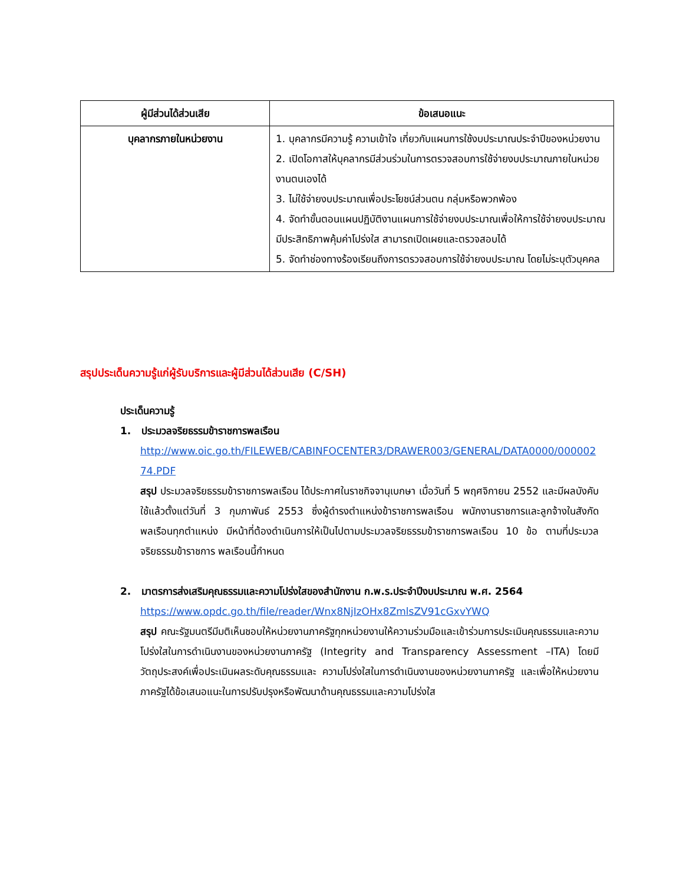| ผู้มีส่วนได้ส่วนเสีย | ข้อเสนอแนะ |
| --- | --- |
| บุคลากรภายในหน่วยงาน | 1. บุคลากรมีความรู้ ความเข้าใจ เกี่ยวกับแผนการใช้งบประมาณประจำปีของหน่วยงาน 2. เปิดโอกาสให้บุคลากรมีส่วนร่วมในการตรวจสอบการใช้จ่ายงบประมาณภายในหน่วยงานตนเองได้ 3. ไม่ใช้จ่ายงบประมาณเพื่อประโยชน์ส่วนตน กลุ่มหรือพวกพ้อง 4. จัดทำขั้นตอนแผนปฏิบัติงานแผนการใช้จ่ายงบประมาณเพื่อให้การใช้จ่ายงบประมาณมีประสิทธิภาพคุ้มค่าโปร่งใส สามารถเปิดเผยและตรวจสอบได้ 5. จัดทำช่องทางร้องเรียนถึงการตรวจสอบการใช้จ่ายงบประมาณ โดยไม่ระบุตัวบุคคล |
สรุปประเด็นความรู้แก่ผู้รับบริการและผู้มีส่วนได้ส่วนเสีย (C/SH)
ประเด็นความรู้
1. ประมวลจริยธรรมข้าราชการพลเรือน
http://www.oic.go.th/FILEWEB/CABINFOCENTER3/DRAWER003/GENERAL/DATA0000/00000274.PDF
สรุป ประมวลจริยธรรมข้าราชการพลเรือน ได้ประกาศในราชกิจจานุเบกษา เมื่อวันที่ 5 พฤศจิกายน 2552 และมีผลบังคับใช้แล้วตั้งแต่วันที่ 3 กุมภาพันธ์ 2553 ซึ่งผู้ดำรงตำแหน่งข้าราชการพลเรือน พนักงานราชการและลูกจ้างในสังกัดพลเรือนทุกตำแหน่ง มีหน้าที่ต้องดำเนินการให้เป็นไปตามประมวลจริยธรรมข้าราชการพลเรือน 10 ข้อ ตามที่ประมวลจริยธรรมข้าราชการ พลเรือนนี้กำหนด
2. มาตรการส่งเสริมคุณธรรมและความโปร่งใสของสำนักงาน ก.พ.ร.ประจำปีงบประมาณ พ.ศ. 2564
https://www.opdc.go.th/file/reader/Wnx8NjIzOHx8ZmlsZV91cGxvYWQ
สรุป คณะรัฐมนตรีมีมติเห็นชอบให้หน่วยงานภาครัฐทุกหน่วยงานให้ความร่วมมือและเข้าร่วมการประเมินคุณธรรมและความโปร่งใสในการดำเนินงานของหน่วยงานภาครัฐ (Integrity and Transparency Assessment –ITA) โดยมีวัตถุประสงค์เพื่อประเมินผลระดับคุณธรรมและ ความโปร่งใสในการดำเนินงานของหน่วยงานภาครัฐ และเพื่อให้หน่วยงานภาครัฐได้ข้อเสนอแนะในการปรับปรุงหรือพัฒนาด้านคุณธรรมและความโปร่งใส